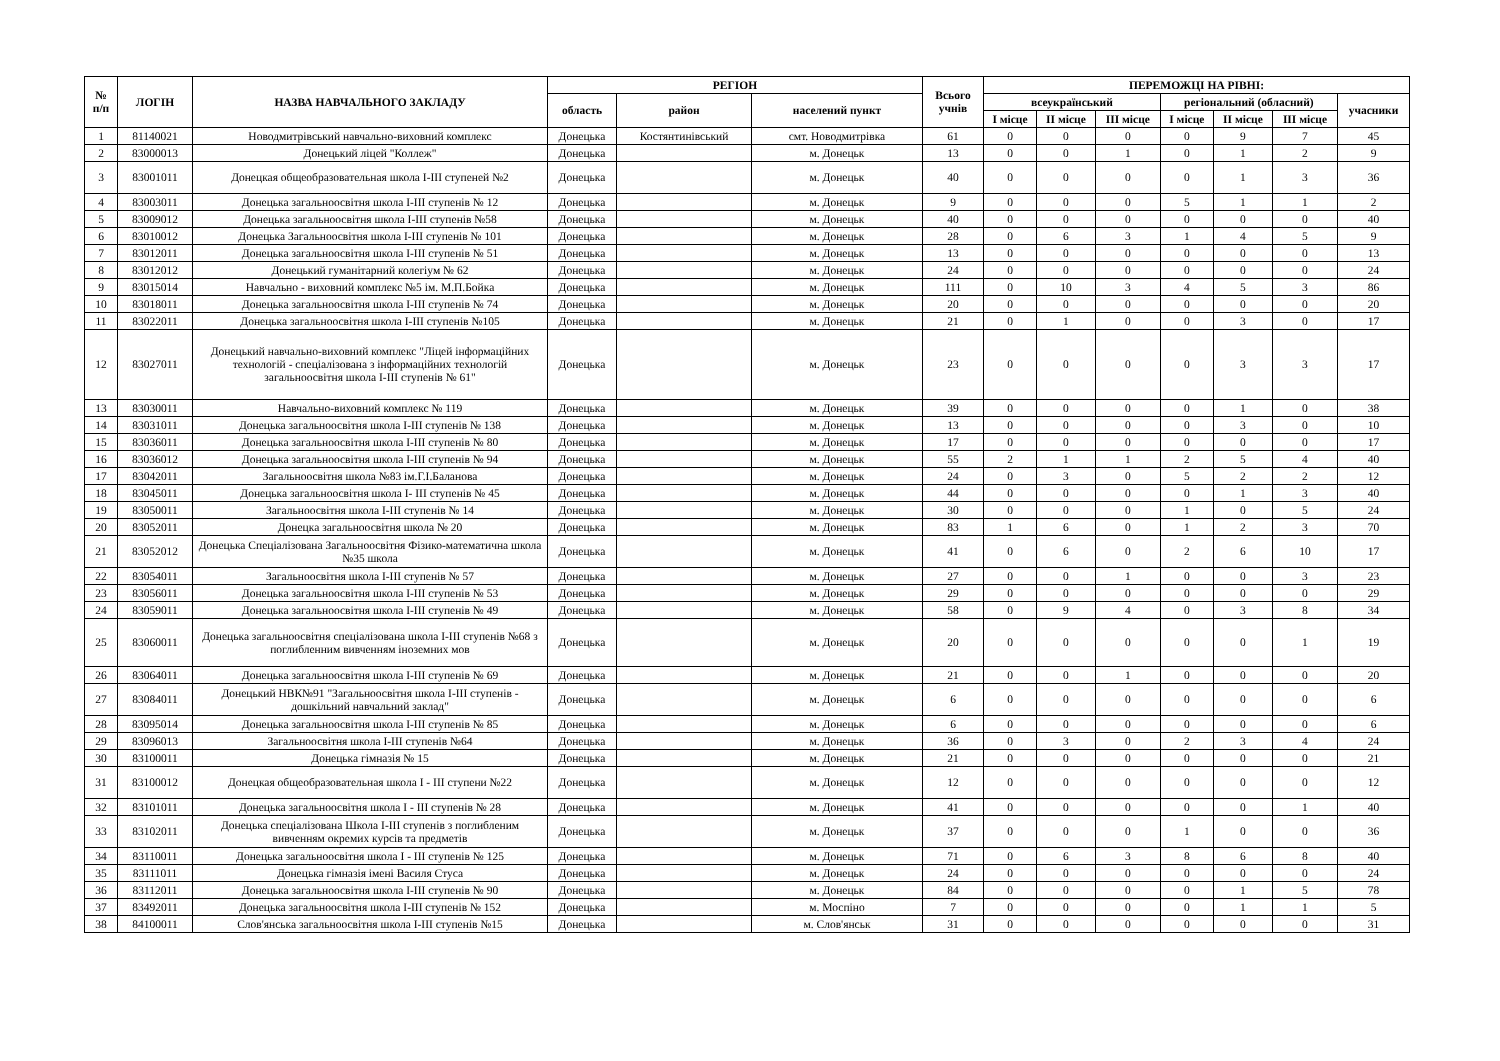| № п/п | ЛОГІН | НАЗВА НАВЧАЛЬНОГО ЗАКЛАДУ | РЕГІОН | | | Всього учнів | ПЕРЕМОЖЦІ НА РІВНІ: | | | | | | |
| --- | --- | --- | --- | --- | --- | --- | --- | --- | --- | --- | --- | --- | --- |
| | | | область | район | населений пункт | | всеукраїнський | | | регіональний (обласний) | | | учасники |
| | | | | | | | I місце | II місце | III місце | I місце | II місце | III місце | |
| 1 | 81140021 | Новодмитрівський навчально-виховний комплекс | Донецька | Костянтинівський | смт. Новодмитрівка | 61 | 0 | 0 | 0 | 0 | 9 | 7 | 45 |
| 2 | 83000013 | Донецький ліцей "Коллеж" | Донецька | | м. Донецьк | 13 | 0 | 0 | 1 | 0 | 1 | 2 | 9 |
| 3 | 83001011 | Донецкая общеобразовательная школа I-III ступеней №2 | Донецька | | м. Донецьк | 40 | 0 | 0 | 0 | 0 | 1 | 3 | 36 |
| 4 | 83003011 | Донецька загальноосвітня школа I-III ступенів № 12 | Донецька | | м. Донецьк | 9 | 0 | 0 | 0 | 5 | 1 | 1 | 2 |
| 5 | 83009012 | Донецька загальноосвітня школа I-III ступенів №58 | Донецька | | м. Донецьк | 40 | 0 | 0 | 0 | 0 | 0 | 0 | 40 |
| 6 | 83010012 | Донецька Загальноосвітня школа I-III ступенів № 101 | Донецька | | м. Донецьк | 28 | 0 | 6 | 3 | 1 | 4 | 5 | 9 |
| 7 | 83012011 | Донецька загальноосвітня школа I-III ступенів № 51 | Донецька | | м. Донецьк | 13 | 0 | 0 | 0 | 0 | 0 | 0 | 13 |
| 8 | 83012012 | Донецький гуманітарний колегіум № 62 | Донецька | | м. Донецьк | 24 | 0 | 0 | 0 | 0 | 0 | 0 | 24 |
| 9 | 83015014 | Навчально - виховний комплекс №5 ім. М.П.Бойка | Донецька | | м. Донецьк | 111 | 0 | 10 | 3 | 4 | 5 | 3 | 86 |
| 10 | 83018011 | Донецька загальноосвітня школа I-III ступенів № 74 | Донецька | | м. Донецьк | 20 | 0 | 0 | 0 | 0 | 0 | 0 | 20 |
| 11 | 83022011 | Донецька загальноосвітня школа I-III ступенів №105 | Донецька | | м. Донецьк | 21 | 0 | 1 | 0 | 0 | 3 | 0 | 17 |
| 12 | 83027011 | Донецький навчально-виховний комплекс "Ліцей інформаційних технологій - спеціалізована з інформаційних технологій загальноосвітня школа I-III ступенів № 61" | Донецька | | м. Донецьк | 23 | 0 | 0 | 0 | 0 | 3 | 3 | 17 |
| 13 | 83030011 | Навчально-виховний комплекс № 119 | Донецька | | м. Донецьк | 39 | 0 | 0 | 0 | 0 | 1 | 0 | 38 |
| 14 | 83031011 | Донецька загальноосвітня школа I-III ступенів № 138 | Донецька | | м. Донецьк | 13 | 0 | 0 | 0 | 0 | 3 | 0 | 10 |
| 15 | 83036011 | Донецька загальноосвітня школа I-III ступенів № 80 | Донецька | | м. Донецьк | 17 | 0 | 0 | 0 | 0 | 0 | 0 | 17 |
| 16 | 83036012 | Донецька загальноосвітня школа I-III ступенів № 94 | Донецька | | м. Донецьк | 55 | 2 | 1 | 1 | 2 | 5 | 4 | 40 |
| 17 | 83042011 | Загальноосвітня школа №83 ім.Г.І.Баланова | Донецька | | м. Донецьк | 24 | 0 | 3 | 0 | 5 | 2 | 2 | 12 |
| 18 | 83045011 | Донецька загальноосвітня школа I- III ступенів № 45 | Донецька | | м. Донецьк | 44 | 0 | 0 | 0 | 0 | 1 | 3 | 40 |
| 19 | 83050011 | Загальноосвітня школа I-III ступенів № 14 | Донецька | | м. Донецьк | 30 | 0 | 0 | 0 | 1 | 0 | 5 | 24 |
| 20 | 83052011 | Донецка загальноосвітня школа № 20 | Донецька | | м. Донецьк | 83 | 1 | 6 | 0 | 1 | 2 | 3 | 70 |
| 21 | 83052012 | Донецька Спеціалізована Загальноосвітня Фізико-математична школа №35 школа | Донецька | | м. Донецьк | 41 | 0 | 6 | 0 | 2 | 6 | 10 | 17 |
| 22 | 83054011 | Загальноосвітня школа I-III ступенів № 57 | Донецька | | м. Донецьк | 27 | 0 | 0 | 1 | 0 | 0 | 3 | 23 |
| 23 | 83056011 | Донецька загальноосвітня школа I-III ступенів № 53 | Донецька | | м. Донецьк | 29 | 0 | 0 | 0 | 0 | 0 | 0 | 29 |
| 24 | 83059011 | Донецька загальноосвітня школа I-III ступенів № 49 | Донецька | | м. Донецьк | 58 | 0 | 9 | 4 | 0 | 3 | 8 | 34 |
| 25 | 83060011 | Донецька загальноосвітня спеціалізована школа I-III ступенів №68 з поглибленним вивченням іноземних мов | Донецька | | м. Донецьк | 20 | 0 | 0 | 0 | 0 | 0 | 1 | 19 |
| 26 | 83064011 | Донецька загальноосвітня школа I-III ступенів № 69 | Донецька | | м. Донецьк | 21 | 0 | 0 | 1 | 0 | 0 | 0 | 20 |
| 27 | 83084011 | Донецький НВК№91 "Загальноосвітня школа I-III ступенів - дошкільний навчальний заклад" | Донецька | | м. Донецьк | 6 | 0 | 0 | 0 | 0 | 0 | 0 | 6 |
| 28 | 83095014 | Донецька загальноосвітня школа I-III ступенів № 85 | Донецька | | м. Донецьк | 6 | 0 | 0 | 0 | 0 | 0 | 0 | 6 |
| 29 | 83096013 | Загальноосвітня школа I-III ступенів №64 | Донецька | | м. Донецьк | 36 | 0 | 3 | 0 | 2 | 3 | 4 | 24 |
| 30 | 83100011 | Донецька гімназія № 15 | Донецька | | м. Донецьк | 21 | 0 | 0 | 0 | 0 | 0 | 0 | 21 |
| 31 | 83100012 | Донецкая общеобразовательная школа I - III ступени №22 | Донецька | | м. Донецьк | 12 | 0 | 0 | 0 | 0 | 0 | 0 | 12 |
| 32 | 83101011 | Донецька загальноосвітня школа I - III ступенів № 28 | Донецька | | м. Донецьк | 41 | 0 | 0 | 0 | 0 | 0 | 1 | 40 |
| 33 | 83102011 | Донецька спеціалізована Школа I-III ступенів з поглибленим вивченням окремих курсів та предметів | Донецька | | м. Донецьк | 37 | 0 | 0 | 0 | 1 | 0 | 0 | 36 |
| 34 | 83110011 | Донецька загальноосвітня школа I - III ступенів № 125 | Донецька | | м. Донецьк | 71 | 0 | 6 | 3 | 8 | 6 | 8 | 40 |
| 35 | 83111011 | Донецька гімназія імені Василя Стуса | Донецька | | м. Донецьк | 24 | 0 | 0 | 0 | 0 | 0 | 0 | 24 |
| 36 | 83112011 | Донецька загальноосвітня школа I-III ступенів № 90 | Донецька | | м. Донецьк | 84 | 0 | 0 | 0 | 0 | 1 | 5 | 78 |
| 37 | 83492011 | Донецька загальноосвітня школа I-III ступенів № 152 | Донецька | | м. Моспіно | 7 | 0 | 0 | 0 | 0 | 1 | 1 | 5 |
| 38 | 84100011 | Слов'янська загальноосвітня школа I-III ступенів №15 | Донецька | | м. Слов'янськ | 31 | 0 | 0 | 0 | 0 | 0 | 0 | 31 |